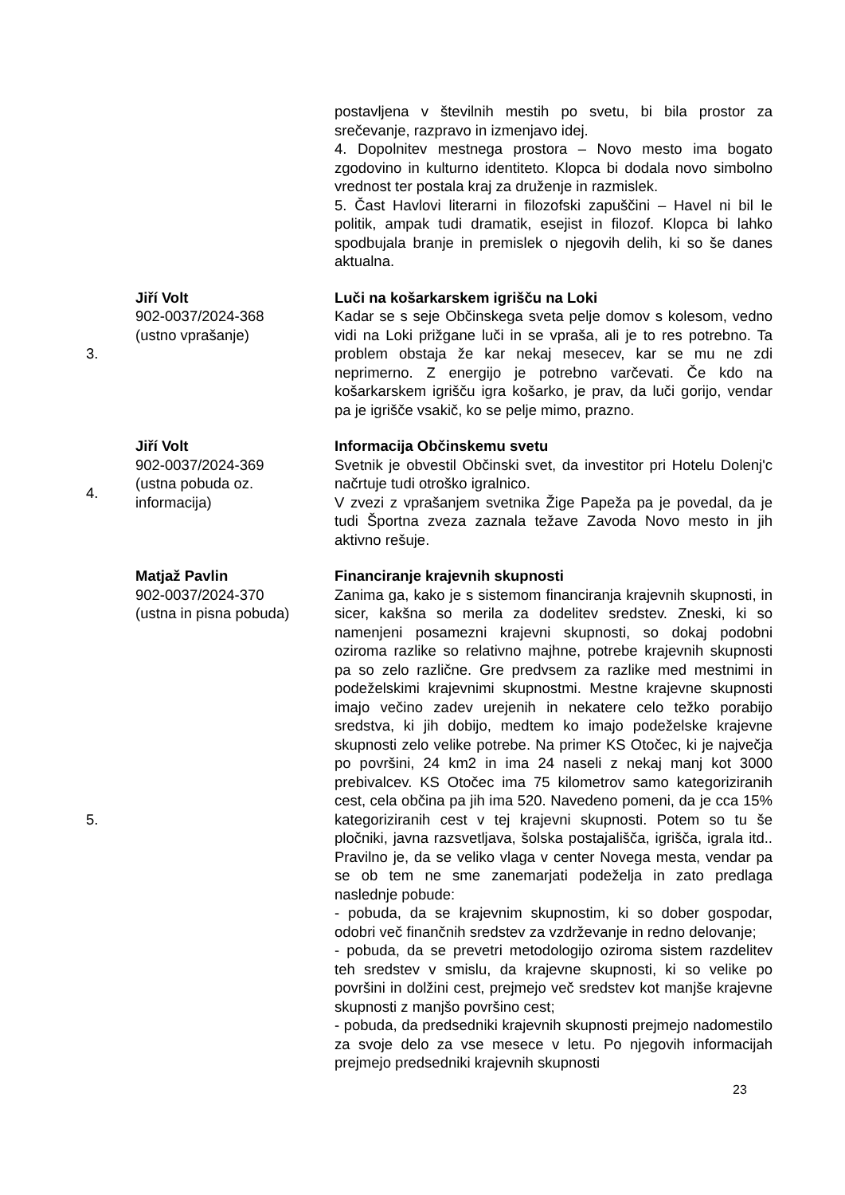| | | postavljena v številnih mestih po svetu, bi bila prostor za srečevanje, razpravo in izmenjavo idej. 4. Dopolnitev mestnega prostora – Novo mesto ima bogato zgodovino in kulturno identiteto. Klopca bi dodala novo simbolno vrednost ter postala kraj za druženje in razmislek. 5. Čast Havlovi literarni in filozofski zapuščini – Havel ni bil le politik, ampak tudi dramatik, esejist in filozof. Klopca bi lahko spodbujala branje in premislek o njegovih delih, ki so še danes aktualna. |
| 3. | Jiří Volt 902-0037/2024-368 (ustno vprašanje) | Luči na košarkarskem igrišču na Loki Kadar se s seje Občinskega sveta pelje domov s kolesom, vedno vidi na Loki prižgane luči in se vpraša, ali je to res potrebno. Ta problem obstaja že kar nekaj mesecev, kar se mu ne zdi neprimerno. Z energijo je potrebno varčevati. Če kdo na košarkarskem igrišču igra košarko, je prav, da luči gorijo, vendar pa je igrišče vsakič, ko se pelje mimo, prazno. |
| 4. | Jiří Volt 902-0037/2024-369 (ustna pobuda oz. informacija) | Informacija Občinskemu svetu Svetnik je obvestil Občinski svet, da investitor pri Hotelu Dolenj'c načrtuje tudi otroško igralnico. V zvezi z vprašanjem svetnika Žige Papeža pa je povedal, da je tudi Športna zveza zaznala težave Zavoda Novo mesto in jih aktivno rešuje. |
| 5. | Matjaž Pavlin 902-0037/2024-370 (ustna in pisna pobuda) | Financiranje krajevnih skupnosti Zanima ga, kako je s sistemom financiranja krajevnih skupnosti, in sicer, kakšna so merila za dodelitev sredstev. Zneski, ki so namenjeni posamezni krajevni skupnosti, so dokaj podobni oziroma razlike so relativno majhne, potrebe krajevnih skupnosti pa so zelo različne. Gre predvsem za razlike med mestnimi in podeželskimi krajevnimi skupnostmi. Mestne krajevne skupnosti imajo večino zadev urejenih in nekatere celo težko porabijo sredstva, ki jih dobijo, medtem ko imajo podeželske krajevne skupnosti zelo velike potrebe. Na primer KS Otočec, ki je največja po površini, 24 km2 in ima 24 naseli z nekaj manj kot 3000 prebivalcev. KS Otočec ima 75 kilometrov samo kategoriziranih cest, cela občina pa jih ima 520. Navedeno pomeni, da je cca 15% kategoriziranih cest v tej krajevni skupnosti. Potem so tu še pločniki, javna razsvetljava, šolska postajališča, igrišča, igrala itd.. Pravilno je, da se veliko vlaga v center Novega mesta, vendar pa se ob tem ne sme zanemarjati podeželja in zato predlaga naslednje pobude: - pobuda, da se krajevnim skupnostim, ki so dober gospodar, odobri več finančnih sredstev za vzdrževanje in redno delovanje; - pobuda, da se prevetri metodologijo oziroma sistem razdelitev teh sredstev v smislu, da krajevne skupnosti, ki so velike po površini in dolžini cest, prejmejo več sredstev kot manjše krajevne skupnosti z manjšo površino cest; - pobuda, da predsedniki krajevnih skupnosti prejmejo nadomestilo za svoje delo za vse mesece v letu. Po njegovih informacijah prejmejo predsedniki krajevnih skupnosti |
23